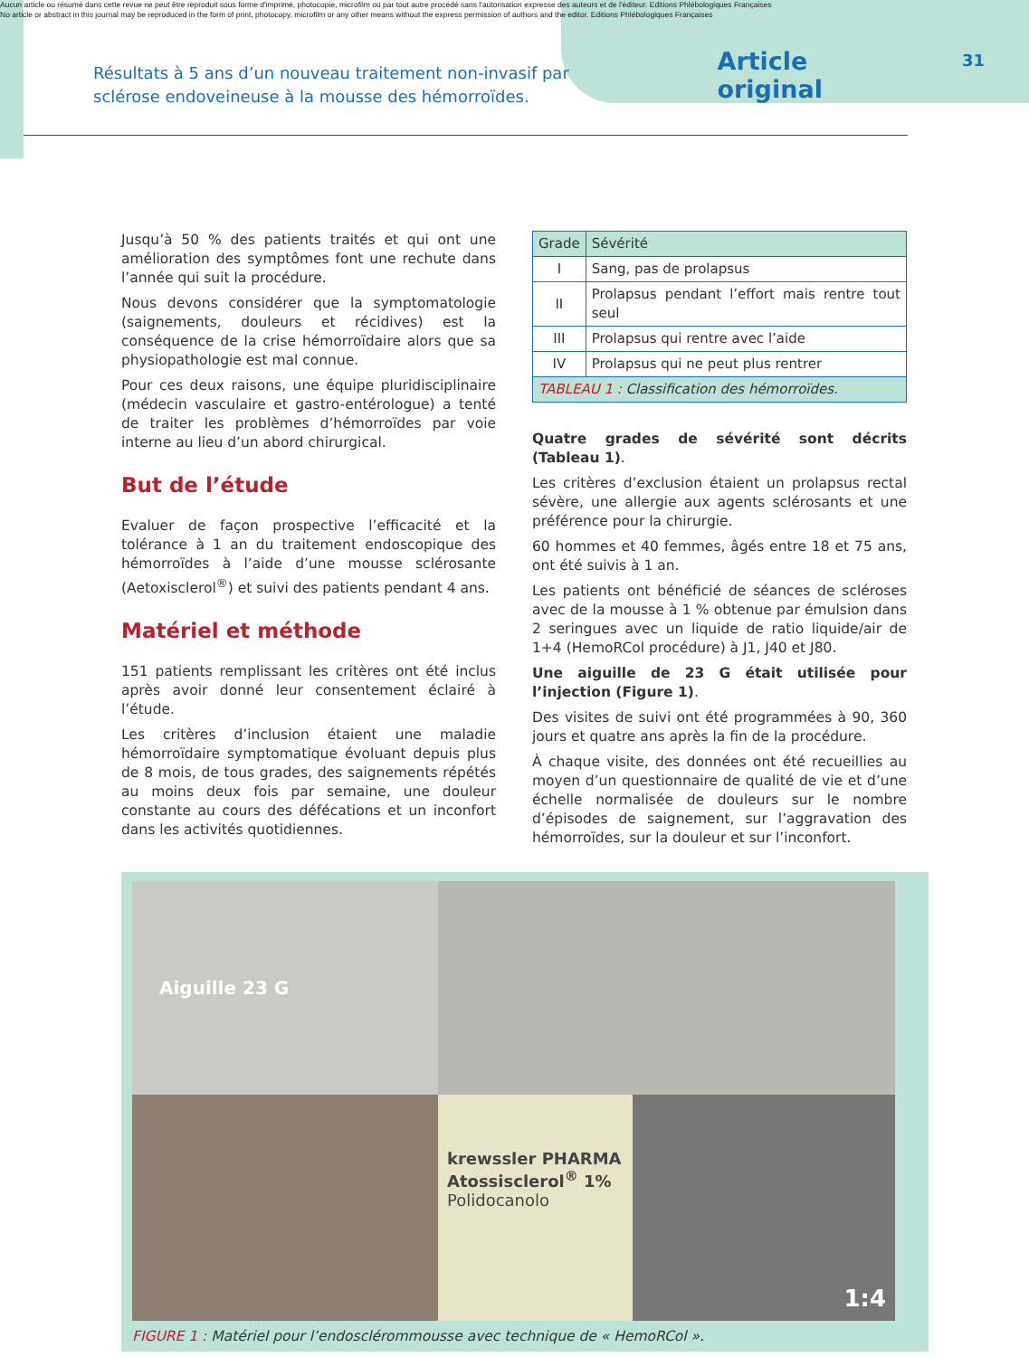Aucun article ou résumé dans cette revue ne peut être reproduit sous forme d'imprimé, photocopie, microfilm ou par tout autre procédé sans l'autorisation expresse des auteurs et de l'éditeur. Editions Phlébologiques Françaises
No article or abstract in this journal may be reproduced in the form of print, photocopy, microfilm or any other means without the express permission of authors and the editor. Editions Phlébologiques Françaises
31
Résultats à 5 ans d’un nouveau traitement non-invasif par sclérose endoveineuse à la mousse des hémorroïdes.
Article original
Jusqu’à 50 % des patients traités et qui ont une amélioration des symptômes font une rechute dans l’année qui suit la procédure.
Nous devons considérer que la symptomatologie (saignements, douleurs et récidives) est la conséquence de la crise hémorroïdaire alors que sa physiopathologie est mal connue.
Pour ces deux raisons, une équipe pluridisciplinaire (médecin vasculaire et gastro-entérologue) a tenté de traiter les problèmes d’hémorroïdes par voie interne au lieu d’un abord chirurgical.
But de l’étude
Evaluer de façon prospective l’efficacité et la tolérance à 1 an du traitement endoscopique des hémorroïdes à l’aide d’une mousse sclérosante (Aetoxisclerol<sup>®</sup>) et suivi des patients pendant 4 ans.
Matériel et méthode
151 patients remplissant les critères ont été inclus après avoir donné leur consentement éclairé à l’étude.
Les critères d’inclusion étaient une maladie hémorroïdaire symptomatique évoluant depuis plus de 8 mois, de tous grades, des saignements répétés au moins deux fois par semaine, une douleur constante au cours des défécations et un inconfort dans les activités quotidiennes.
| Grade | Sévérité |
| --- | --- |
| I | Sang, pas de prolapsus |
| II | Prolapsus pendant l’effort mais rentre tout seul |
| III | Prolapsus qui rentre avec l’aide |
| IV | Prolapsus qui ne peut plus rentrer |
| TABLEAU 1 : Classification des hémorroïdes. | |
Quatre grades de sévérité sont décrits (Tableau 1).
Les critères d’exclusion étaient un prolapsus rectal sévère, une allergie aux agents sclérosants et une préférence pour la chirurgie.
60 hommes et 40 femmes, âgés entre 18 et 75 ans, ont été suivis à 1 an.
Les patients ont bénéficié de séances de scléroses avec de la mousse à 1 % obtenue par émulsion dans 2 seringues avec un liquide de ratio liquide/air de 1+4 (HemoRCol procédure) à J1, J40 et J80.
Une aiguille de 23 G était utilisée pour l’injection (Figure 1).
Des visites de suivi ont été programmées à 90, 360 jours et quatre ans après la fin de la procédure.
À chaque visite, des données ont été recueillies au moyen d’un questionnaire de qualité de vie et d’une échelle normalisée de douleurs sur le nombre d’épisodes de saignement, sur l’aggravation des hémorroïdes, sur la douleur et sur l’inconfort.
Aiguille 23 G
krewssler PHARMA
Atossisclerol<sup>®</sup> 1%
Polidocanolo
1:4
FIGURE 1 : Matériel pour l’endosclérommousse avec technique de « HemoRCol ».